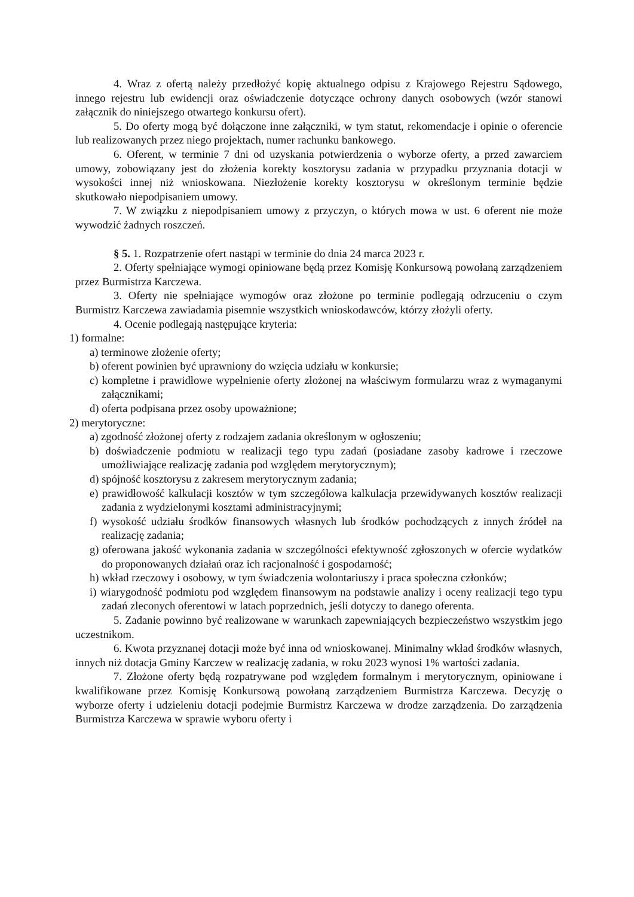4. Wraz z ofertą należy przedłożyć kopię aktualnego odpisu z Krajowego Rejestru Sądowego, innego rejestru lub ewidencji oraz oświadczenie dotyczące ochrony danych osobowych (wzór stanowi załącznik do niniejszego otwartego konkursu ofert).
5. Do oferty mogą być dołączone inne załączniki, w tym statut, rekomendacje i opinie o oferencie lub realizowanych przez niego projektach, numer rachunku bankowego.
6. Oferent, w terminie 7 dni od uzyskania potwierdzenia o wyborze oferty, a przed zawarciem umowy, zobowiązany jest do złożenia korekty kosztorysu zadania w przypadku przyznania dotacji w wysokości innej niż wnioskowana. Niezłożenie korekty kosztorysu w określonym terminie będzie skutkowało niepodpisaniem umowy.
7. W związku z niepodpisaniem umowy z przyczyn, o których mowa w ust. 6 oferent nie może wywodzić żadnych roszczeń.
§ 5. 1. Rozpatrzenie ofert nastąpi w terminie do dnia 24 marca 2023 r.
2. Oferty spełniające wymogi opiniowane będą przez Komisję Konkursową powołaną zarządzeniem przez Burmistrza Karczewa.
3. Oferty nie spełniające wymogów oraz złożone po terminie podlegają odrzuceniu o czym Burmistrz Karczewa zawiadamia pisemnie wszystkich wnioskodawców, którzy złożyli oferty.
4. Ocenie podlegają następujące kryteria:
1) formalne:
a) terminowe złożenie oferty;
b) oferent powinien być uprawniony do wzięcia udziału w konkursie;
c) kompletne i prawidłowe wypełnienie oferty złożonej na właściwym formularzu wraz z wymaganymi załącznikami;
d) oferta podpisana przez osoby upoważnione;
2) merytoryczne:
a) zgodność złożonej oferty z rodzajem zadania określonym w ogłoszeniu;
b) doświadczenie podmiotu w realizacji tego typu zadań (posiadane zasoby kadrowe i rzeczowe umożliwiające realizację zadania pod względem merytorycznym);
d) spójność kosztorysu z zakresem merytorycznym zadania;
e) prawidłowość kalkulacji kosztów w tym szczegółowa kalkulacja przewidywanych kosztów realizacji zadania z wydzielonymi kosztami administracyjnymi;
f) wysokość udziału środków finansowych własnych lub środków pochodzących z innych źródeł na realizację zadania;
g) oferowana jakość wykonania zadania w szczególności efektywność zgłoszonych w ofercie wydatków do proponowanych działań oraz ich racjonalność i gospodarność;
h) wkład rzeczowy i osobowy, w tym świadczenia wolontariuszy i praca społeczna członków;
i) wiarygodność podmiotu pod względem finansowym na podstawie analizy i oceny realizacji tego typu zadań zleconych oferentowi w latach poprzednich, jeśli dotyczy to danego oferenta.
5. Zadanie powinno być realizowane w warunkach zapewniających bezpieczeństwo wszystkim jego uczestnikom.
6. Kwota przyznanej dotacji może być inna od wnioskowanej. Minimalny wkład środków własnych, innych niż dotacja Gminy Karczew w realizację zadania, w roku 2023 wynosi 1% wartości zadania.
7. Złożone oferty będą rozpatrywane pod względem formalnym i merytorycznym, opiniowane i kwalifikowane przez Komisję Konkursową powołaną zarządzeniem Burmistrza Karczewa. Decyzję o wyborze oferty i udzieleniu dotacji podejmie Burmistrz Karczewa w drodze zarządzenia. Do zarządzenia Burmistrza Karczewa w sprawie wyboru oferty i